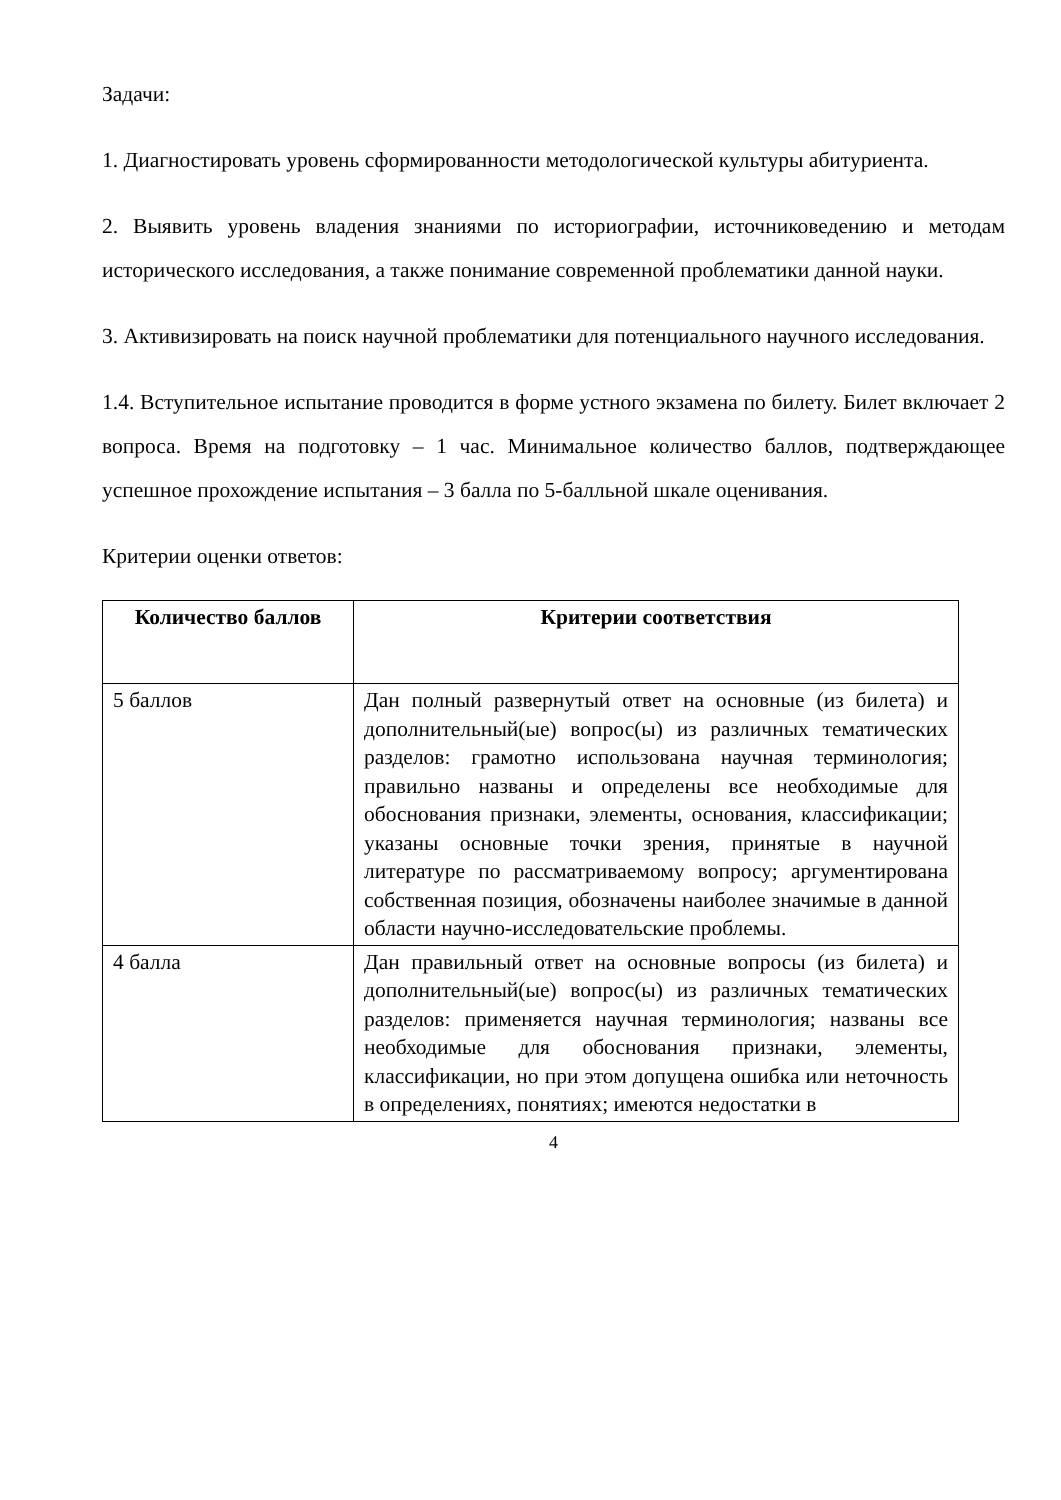Задачи:
1. Диагностировать уровень сформированности методологической культуры абитуриента.
2. Выявить уровень владения знаниями по историографии, источниковедению и методам исторического исследования, а также понимание современной проблематики данной науки.
3. Активизировать на поиск научной проблематики для потенциального научного исследования.
1.4. Вступительное испытание проводится в форме устного экзамена по билету. Билет включает 2 вопроса. Время на подготовку – 1 час. Минимальное количество баллов, подтверждающее успешное прохождение испытания – 3 балла по 5-балльной шкале оценивания.
Критерии оценки ответов:
| Количество баллов | Критерии соответствия |
| --- | --- |
| 5 баллов | Дан полный развернутый ответ на основные (из билета) и дополнительный(ые) вопрос(ы) из различных тематических разделов: грамотно использована научная терминология; правильно названы и определены все необходимые для обоснования признаки, элементы, основания, классификации; указаны основные точки зрения, принятые в научной литературе по рассматриваемому вопросу; аргументирована собственная позиция, обозначены наиболее значимые в данной области научно-исследовательские проблемы. |
| 4 балла | Дан правильный ответ на основные вопросы (из билета) и дополнительный(ые) вопрос(ы) из различных тематических разделов: применяется научная терминология; названы все необходимые для обоснования признаки, элементы, классификации, но при этом допущена ошибка или неточность в определениях, понятиях; имеются недостатки в |
4